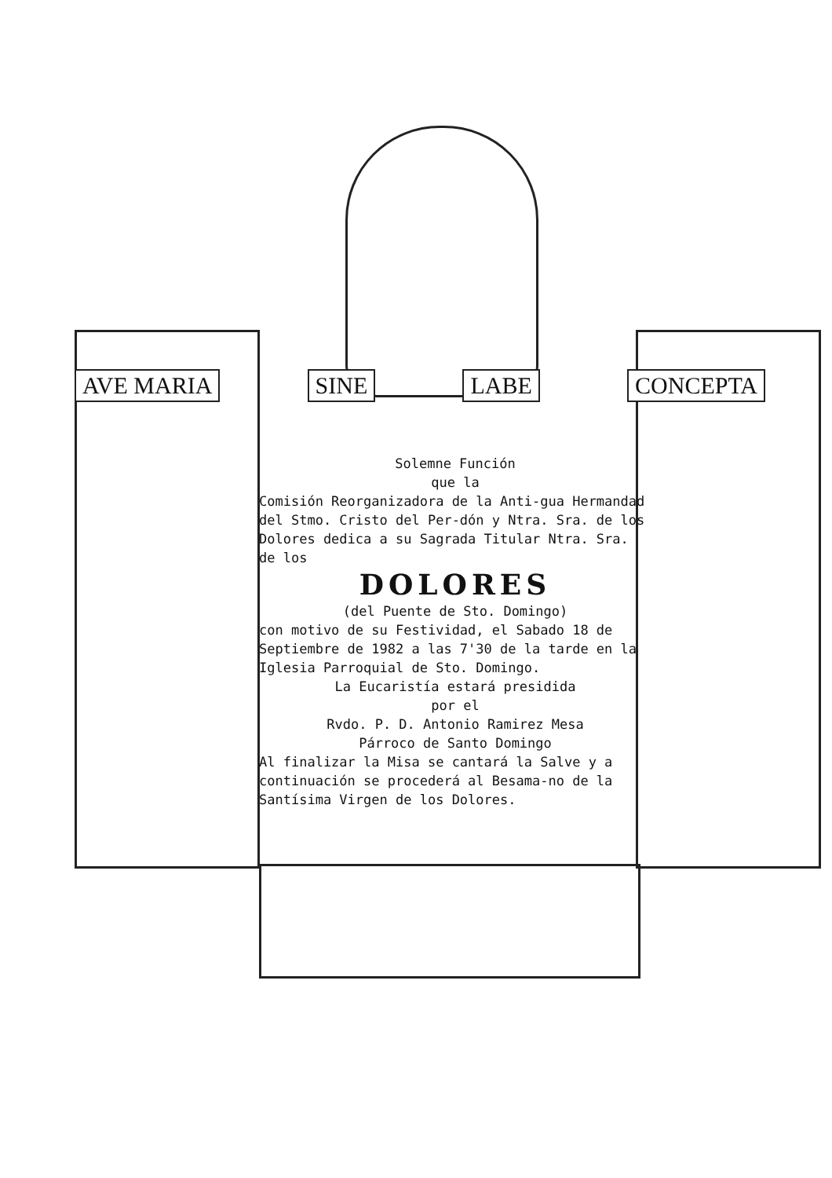AVE MARIA SINE LABE CONCEPTA
Solemne Función
que la
Comisión Reorganizadora de la Anti-gua Hermandad del Stmo. Cristo del Per-dón y Ntra. Sra. de los Dolores dedica a su Sagrada Titular Ntra. Sra. de los
DOLORES
(del Puente de Sto. Domingo)
con motivo de su Festividad, el Sabado 18 de Septiembre de 1982 a las 7'30 de la tarde en la Iglesia Parroquial de Sto. Domingo.
La Eucaristía estará presidida
por el
Rvdo. P. D. Antonio Ramirez Mesa
Párroco de Santo Domingo
Al finalizar la Misa se cantará la Salve y a continuación se procederá al Besama-no de la Santísima Virgen de los Dolores.